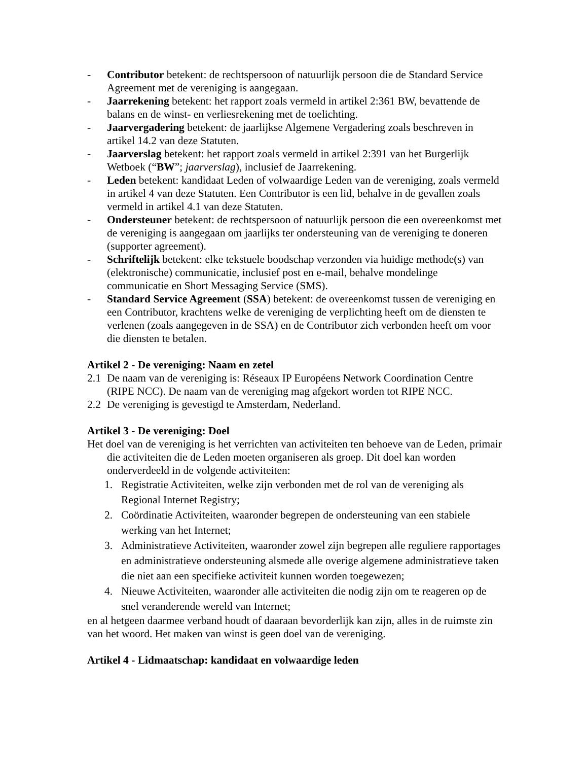- Contributor betekent: de rechtspersoon of natuurlijk persoon die de Standard Service Agreement met de vereniging is aangegaan.
- Jaarrekening betekent: het rapport zoals vermeld in artikel 2:361 BW, bevattende de balans en de winst- en verliesrekening met de toelichting.
- Jaarvergadering betekent: de jaarlijkse Algemene Vergadering zoals beschreven in artikel 14.2 van deze Statuten.
- Jaarverslag betekent: het rapport zoals vermeld in artikel 2:391 van het Burgerlijk Wetboek (“BW”; jaarverslag), inclusief de Jaarrekening.
- Leden betekent: kandidaat Leden of volwaardige Leden van de vereniging, zoals vermeld in artikel 4 van deze Statuten. Een Contributor is een lid, behalve in de gevallen zoals vermeld in artikel 4.1 van deze Statuten.
- Ondersteuner betekent: de rechtspersoon of natuurlijk persoon die een overeenkomst met de vereniging is aangegaan om jaarlijks ter ondersteuning van de vereniging te doneren (supporter agreement).
- Schriftelijk betekent: elke tekstuele boodschap verzonden via huidige methode(s) van (elektronische) communicatie, inclusief post en e-mail, behalve mondelinge communicatie en Short Messaging Service (SMS).
- Standard Service Agreement (SSA) betekent: de overeenkomst tussen de vereniging en een Contributor, krachtens welke de vereniging de verplichting heeft om de diensten te verlenen (zoals aangegeven in de SSA) en de Contributor zich verbonden heeft om voor die diensten te betalen.
Artikel 2 - De vereniging: Naam en zetel
2.1 De naam van de vereniging is: Réseaux IP Européens Network Coordination Centre (RIPE NCC). De naam van de vereniging mag afgekort worden tot RIPE NCC.
2.2 De vereniging is gevestigd te Amsterdam, Nederland.
Artikel 3 - De vereniging: Doel
Het doel van de vereniging is het verrichten van activiteiten ten behoeve van de Leden, primair die activiteiten die de Leden moeten organiseren als groep. Dit doel kan worden onderverdeeld in de volgende activiteiten:
1. Registratie Activiteiten, welke zijn verbonden met de rol van de vereniging als Regional Internet Registry;
2. Coördinatie Activiteiten, waaronder begrepen de ondersteuning van een stabiele werking van het Internet;
3. Administratieve Activiteiten, waaronder zowel zijn begrepen alle reguliere rapportages en administratieve ondersteuning alsmede alle overige algemene administratieve taken die niet aan een specifieke activiteit kunnen worden toegewezen;
4. Nieuwe Activiteiten, waaronder alle activiteiten die nodig zijn om te reageren op de snel veranderende wereld van Internet;
en al hetgeen daarmee verband houdt of daaraan bevorderlijk kan zijn, alles in de ruimste zin van het woord. Het maken van winst is geen doel van de vereniging.
Artikel 4 - Lidmaatschap: kandidaat en volwaardige leden